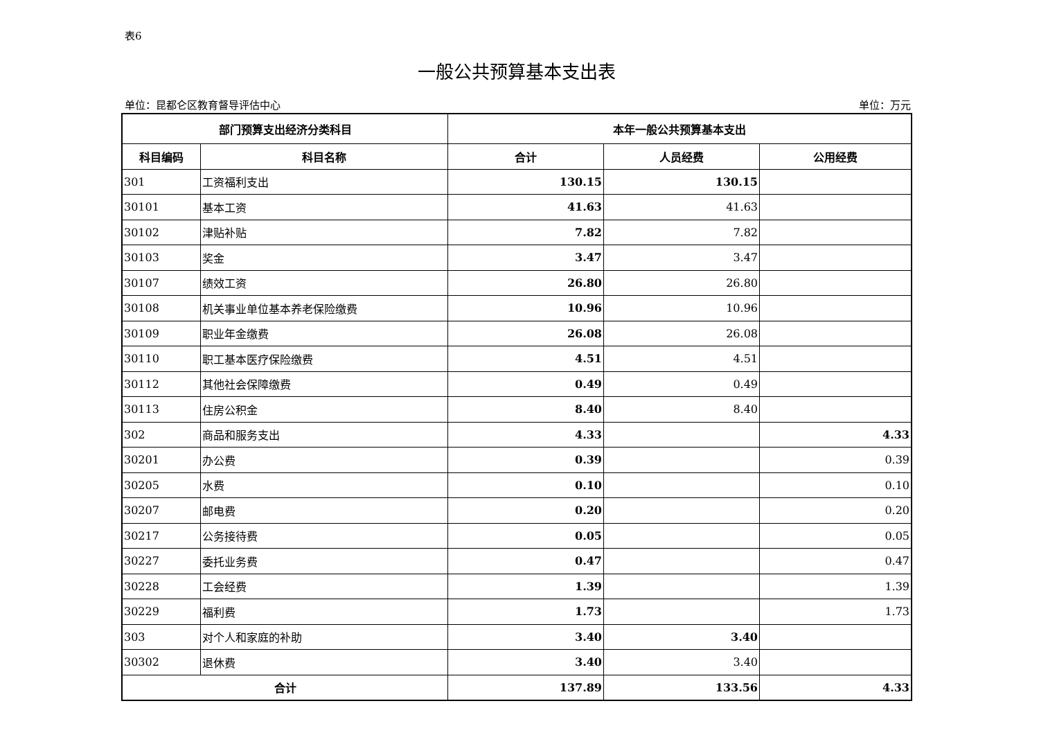表6
一般公共预算基本支出表
单位：昆都仑区教育督导评估中心 单位：万元
| 部门预算支出经济分类科目 | | 本年一般公共预算基本支出 | | |
| --- | --- | --- | --- | --- |
| 科目编码 | 科目名称 | 合计 | 人员经费 | 公用经费 |
| 301 | 工资福利支出 | 130.15 | 130.15 | |
| 30101 | 基本工资 | 41.63 | 41.63 | |
| 30102 | 津贴补贴 | 7.82 | 7.82 | |
| 30103 | 奖金 | 3.47 | 3.47 | |
| 30107 | 绩效工资 | 26.80 | 26.80 | |
| 30108 | 机关事业单位基本养老保险缴费 | 10.96 | 10.96 | |
| 30109 | 职业年金缴费 | 26.08 | 26.08 | |
| 30110 | 职工基本医疗保险缴费 | 4.51 | 4.51 | |
| 30112 | 其他社会保障缴费 | 0.49 | 0.49 | |
| 30113 | 住房公积金 | 8.40 | 8.40 | |
| 302 | 商品和服务支出 | 4.33 | | 4.33 |
| 30201 | 办公费 | 0.39 | | 0.39 |
| 30205 | 水费 | 0.10 | | 0.10 |
| 30207 | 邮电费 | 0.20 | | 0.20 |
| 30217 | 公务接待费 | 0.05 | | 0.05 |
| 30227 | 委托业务费 | 0.47 | | 0.47 |
| 30228 | 工会经费 | 1.39 | | 1.39 |
| 30229 | 福利费 | 1.73 | | 1.73 |
| 303 | 对个人和家庭的补助 | 3.40 | 3.40 | |
| 30302 | 退休费 | 3.40 | 3.40 | |
| 合计 | | 137.89 | 133.56 | 4.33 |